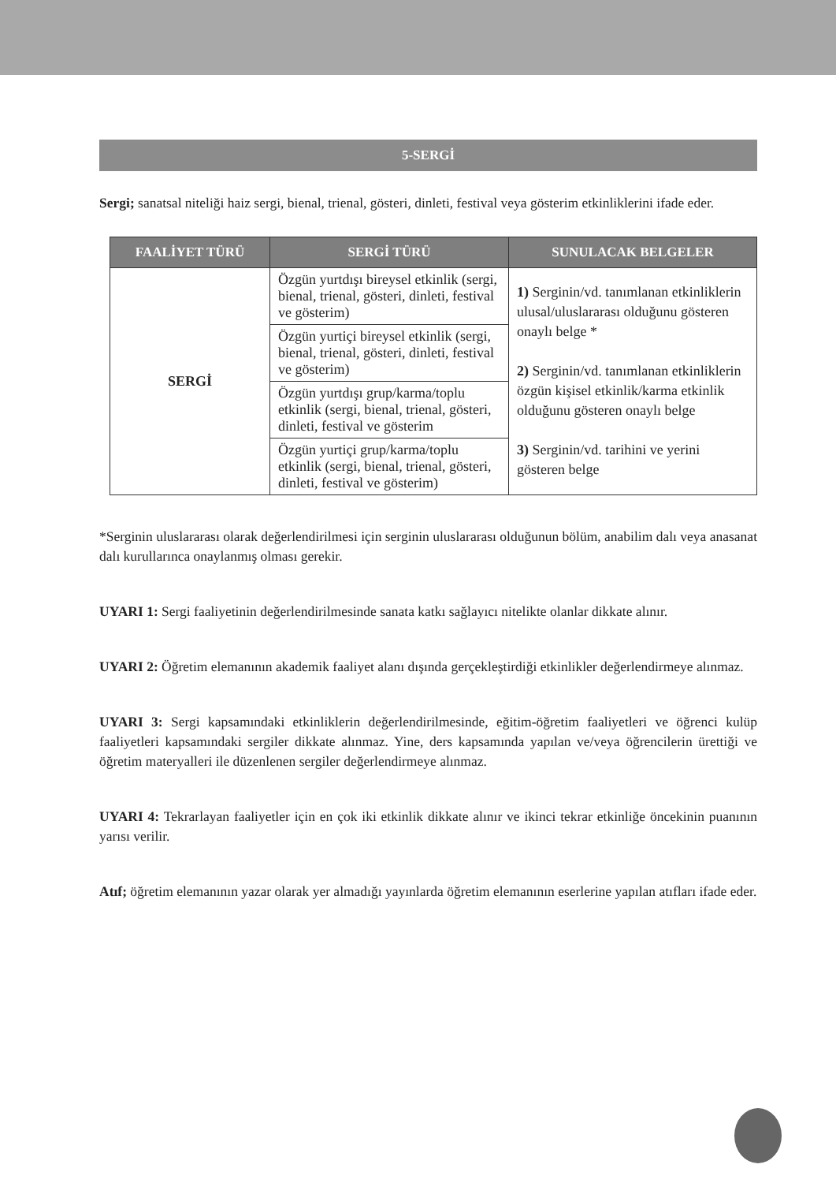5-SERGİ
Sergi; sanatsal niteliği haiz sergi, bienal, trienal, gösteri, dinleti, festival veya gösterim etkinliklerini ifade eder.
| FAALİYET TÜRÜ | SERGİ TÜRÜ | SUNULACAK BELGELER |
| --- | --- | --- |
| SERGİ | Özgün yurtdışı bireysel etkinlik (sergi, bienal, trienal, gösteri, dinleti, festival ve gösterim) | 1) Serginin/vd. tanımlanan etkinliklerin ulusal/uluslararası olduğunu gösteren onaylı belge * 2) Serginin/vd. tanımlanan etkinliklerin özgün kişisel etkinlik/karma etkinlik olduğunu gösteren onaylı belge 3) Serginin/vd. tarihini ve yerini gösteren belge |
| | Özgün yurtiçi bireysel etkinlik (sergi, bienal, trienal, gösteri, dinleti, festival ve gösterim) | |
| | Özgün yurtdışı grup/karma/toplu etkinlik (sergi, bienal, trienal, gösteri, dinleti, festival ve gösterim | |
| | Özgün yurtiçi grup/karma/toplu etkinlik (sergi, bienal, trienal, gösteri, dinleti, festival ve gösterim) | |
*Serginin uluslararası olarak değerlendirilmesi için serginin uluslararası olduğunun bölüm, anabilim dalı veya anasanat dalı kurullarınca onaylanmış olması gerekir.
UYARI 1: Sergi faaliyetinin değerlendirilmesinde sanata katkı sağlayıcı nitelikte olanlar dikkate alınır.
UYARI 2: Öğretim elemanının akademik faaliyet alanı dışında gerçekleştirdiği etkinlikler değerlendirmeye alınmaz.
UYARI 3: Sergi kapsamındaki etkinliklerin değerlendirilmesinde, eğitim-öğretim faaliyetleri ve öğrenci kulüp faaliyetleri kapsamındaki sergiler dikkate alınmaz. Yine, ders kapsamında yapılan ve/veya öğrencilerin ürettiği ve öğretim materyalleri ile düzenlenen sergiler değerlendirmeye alınmaz.
UYARI 4: Tekrarlayan faaliyetler için en çok iki etkinlik dikkate alınır ve ikinci tekrar etkinliğe öncekinin puanının yarısı verilir.
Atıf; öğretim elemanının yazar olarak yer almadığı yayınlarda öğretim elemanının eserlerine yapılan atıfları ifade eder.